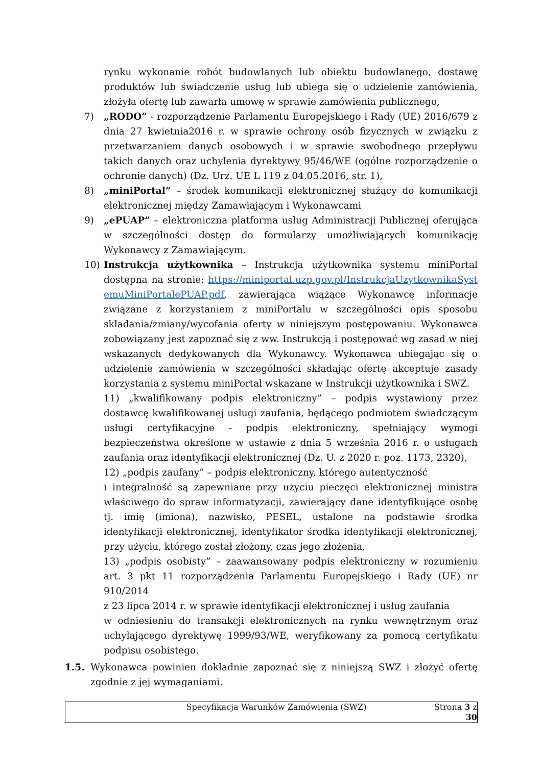rynku wykonanie robót budowlanych lub obiektu budowlanego, dostawę produktów lub świadczenie usług lub ubiega się o udzielenie zamówienia, złożyła ofertę lub zawarła umowę w sprawie zamówienia publicznego,
7) „RODO” - rozporządzenie Parlamentu Europejskiego i Rady (UE) 2016/679 z dnia 27 kwietnia2016 r. w sprawie ochrony osób fizycznych w związku z przetwarzaniem danych osobowych i w sprawie swobodnego przepływu takich danych oraz uchylenia dyrektywy 95/46/WE (ogólne rozporządzenie o ochronie danych) (Dz. Urz. UE L 119 z 04.05.2016, str. 1),
8) „miniPortal” – środek komunikacji elektronicznej służący do komunikacji elektronicznej między Zamawiającym i Wykonawcami
9) „ePUAP” – elektroniczna platforma usług Administracji Publicznej oferująca w szczególności dostęp do formularzy umożliwiających komunikację Wykonawcy z Zamawiającym.
10) Instrukcja użytkownika – Instrukcja użytkownika systemu miniPortal dostępna na stronie: https://miniportal.uzp.gov.pl/InstrukcjaUzytkownikaSystemuMiniPortalePUAP.pdf, zawierająca wiążące Wykonawcę informacje związane z korzystaniem z miniPortalu w szczególności opis sposobu składania/zmiany/wycofania oferty w niniejszym postępowaniu. Wykonawca zobowiązany jest zapoznać się z ww. Instrukcją i postępować wg zasad w niej wskazanych dedykowanych dla Wykonawcy. Wykonawca ubiegając się o udzielenie zamówienia w szczególności składając ofertę akceptuje zasady korzystania z systemu miniPortal wskazane w Instrukcji użytkownika i SWZ.
11) „kwalifikowany podpis elektroniczny” – podpis wystawiony przez dostawcę kwalifikowanej usługi zaufania, będącego podmiotem świadczącym usługi certyfikacyjne - podpis elektroniczny, spełniający wymogi bezpieczeństwa określone w ustawie z dnia 5 września 2016 r. o usługach zaufania oraz identyfikacji elektronicznej (Dz. U. z 2020 r. poz. 1173, 2320),
12) „podpis zaufany” – podpis elektroniczny, którego autentyczność
i integralność są zapewniane przy użyciu pieczęci elektronicznej ministra właściwego do spraw informatyzacji, zawierający dane identyfikujące osobę tj. imię (imiona), nazwisko, PESEL, ustalone na podstawie środka identyfikacji elektronicznej, identyfikator środka identyfikacji elektronicznej, przy użyciu, którego został złożony, czas jego złożenia,
13) „podpis osobisty” – zaawansowany podpis elektroniczny w rozumieniu art. 3 pkt 11 rozporządzenia Parlamentu Europejskiego i Rady (UE) nr 910/2014
z 23 lipca 2014 r. w sprawie identyfikacji elektronicznej i usług zaufania
w odniesieniu do transakcji elektronicznych na rynku wewnętrznym oraz uchylającego dyrektywę 1999/93/WE, weryfikowany za pomocą certyfikatu podpisu osobistego.
1.5.
Wykonawca powinien dokładnie zapoznać się z niniejszą SWZ i złożyć ofertę zgodnie z jej wymaganiami.
Specyfikacja Warunków Zamówienia (SWZ) Strona 3 z 30